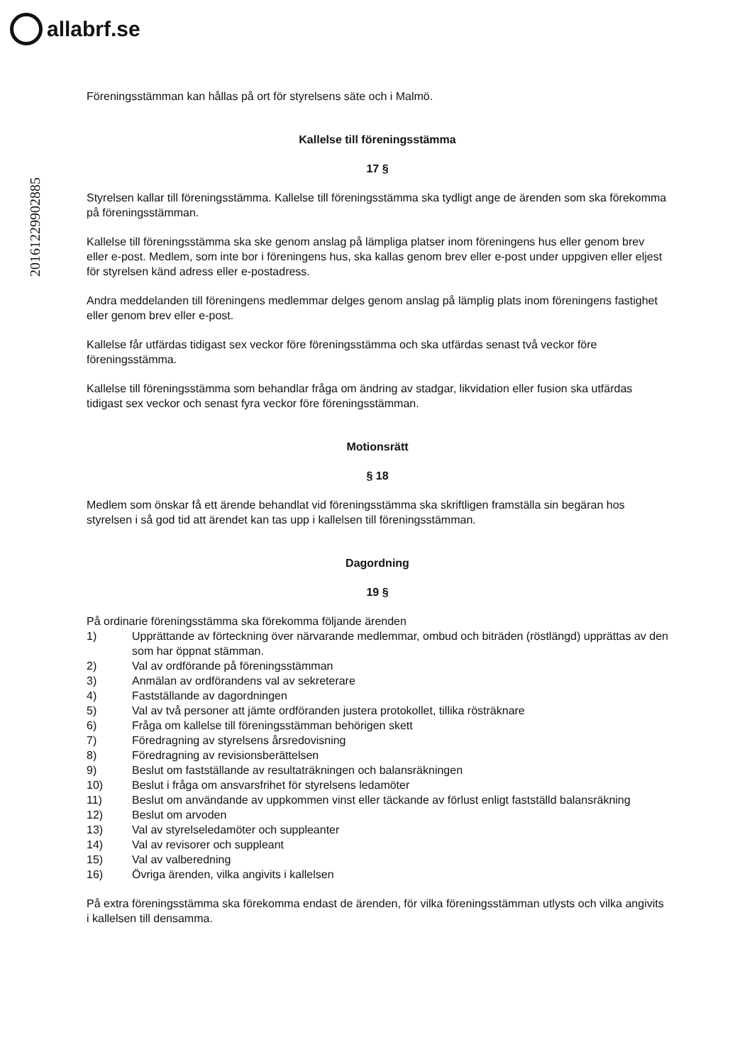allabrf.se
20161229902885
Föreningsstämman kan hållas på ort för styrelsens säte och i Malmö.
Kallelse till föreningsstämma
17 §
Styrelsen kallar till föreningsstämma. Kallelse till föreningsstämma ska tydligt ange de ärenden som ska förekomma på föreningsstämman.
Kallelse till föreningsstämma ska ske genom anslag på lämpliga platser inom föreningens hus eller genom brev eller e-post. Medlem, som inte bor i föreningens hus, ska kallas genom brev eller e-post under uppgiven eller eljest för styrelsen känd adress eller e-postadress.
Andra meddelanden till föreningens medlemmar delges genom anslag på lämplig plats inom föreningens fastighet eller genom brev eller e-post.
Kallelse får utfärdas tidigast sex veckor före föreningsstämma och ska utfärdas senast två veckor före föreningsstämma.
Kallelse till föreningsstämma som behandlar fråga om ändring av stadgar, likvidation eller fusion ska utfärdas tidigast sex veckor och senast fyra veckor före föreningsstämman.
Motionsrätt
§ 18
Medlem som önskar få ett ärende behandlat vid föreningsstämma ska skriftligen framställa sin begäran hos styrelsen i så god tid att ärendet kan tas upp i kallelsen till föreningsstämman.
Dagordning
19 §
På ordinarie föreningsstämma ska förekomma följande ärenden
1) Upprättande av förteckning över närvarande medlemmar, ombud och biträden (röstlängd) upprättas av den som har öppnat stämman.
2) Val av ordförande på föreningsstämman
3) Anmälan av ordförandens val av sekreterare
4) Fastställande av dagordningen
5) Val av två personer att jämte ordföranden justera protokollet, tillika rösträknare
6) Fråga om kallelse till föreningsstämman behörigen skett
7) Föredragning av styrelsens årsredovisning
8) Föredragning av revisionsberättelsen
9) Beslut om fastställande av resultaträkningen och balansräkningen
10) Beslut i fråga om ansvarsfrihet för styrelsens ledamöter
11) Beslut om användande av uppkommen vinst eller täckande av förlust enligt fastställd balansräkning
12) Beslut om arvoden
13) Val av styrelseledamöter och suppleanter
14) Val av revisorer och suppleant
15) Val av valberedning
16) Övriga ärenden, vilka angivits i kallelsen
På extra föreningsstämma ska förekomma endast de ärenden, för vilka föreningsstämman utlysts och vilka angivits i kallelsen till densamma.